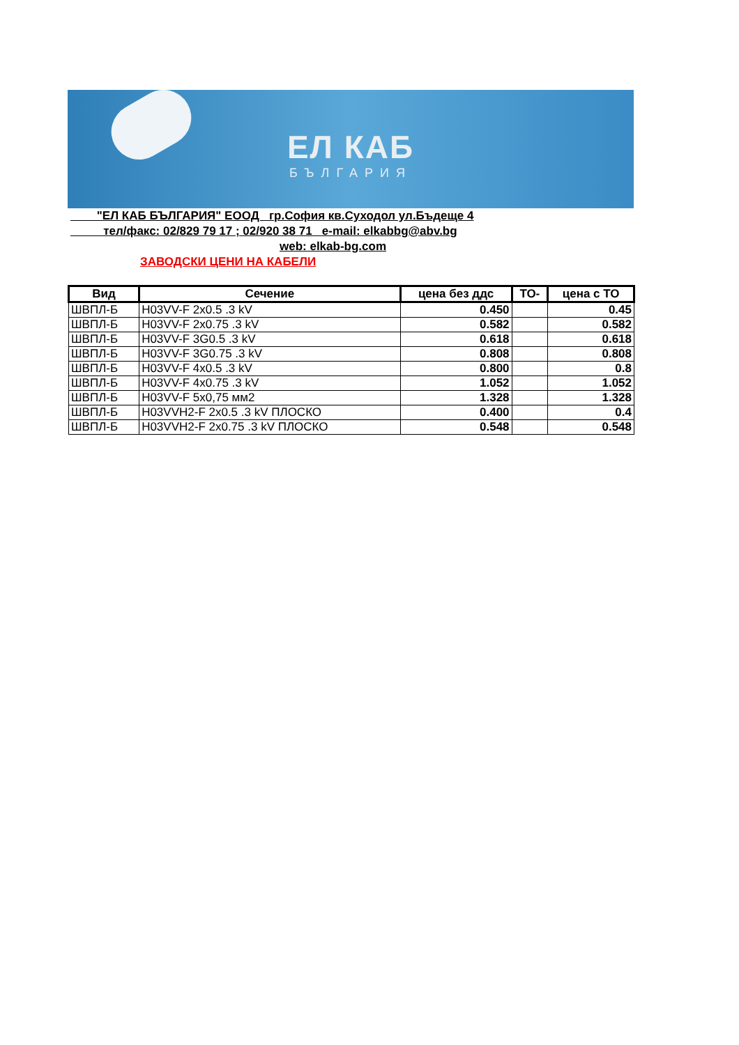ЕЛ КАБ
БЪЛГАРИЯ
"ЕЛ КАБ БЪЛГАРИЯ" ЕООД гр.София кв.Суходол ул.Бъдеще 4
тел/факс: 02/829 79 17 ; 02/920 38 71 e-mail: elkabbg@abv.bg
web: elkab-bg.com
ЗАВОДСКИ ЦЕНИ НА КАБЕЛИ
| Вид | Сечение | цена без ддс | ТО- | цена с ТО |
| --- | --- | --- | --- | --- |
| ШВПЛ-Б | H03VV-F 2x0.5 .3 kV | 0.450 | | 0.45 |
| ШВПЛ-Б | H03VV-F 2x0.75 .3 kV | 0.582 | | 0.582 |
| ШВПЛ-Б | H03VV-F 3G0.5 .3 kV | 0.618 | | 0.618 |
| ШВПЛ-Б | H03VV-F 3G0.75 .3 kV | 0.808 | | 0.808 |
| ШВПЛ-Б | H03VV-F 4x0.5 .3 kV | 0.800 | | 0.8 |
| ШВПЛ-Б | H03VV-F 4x0.75 .3 kV | 1.052 | | 1.052 |
| ШВПЛ-Б | H03VV-F 5x0,75 мм2 | 1.328 | | 1.328 |
| ШВПЛ-Б | H03VVH2-F 2x0.5 .3 kV ПЛОСКО | 0.400 | | 0.4 |
| ШВПЛ-Б | H03VVH2-F 2x0.75 .3 kV ПЛОСКО | 0.548 | | 0.548 |